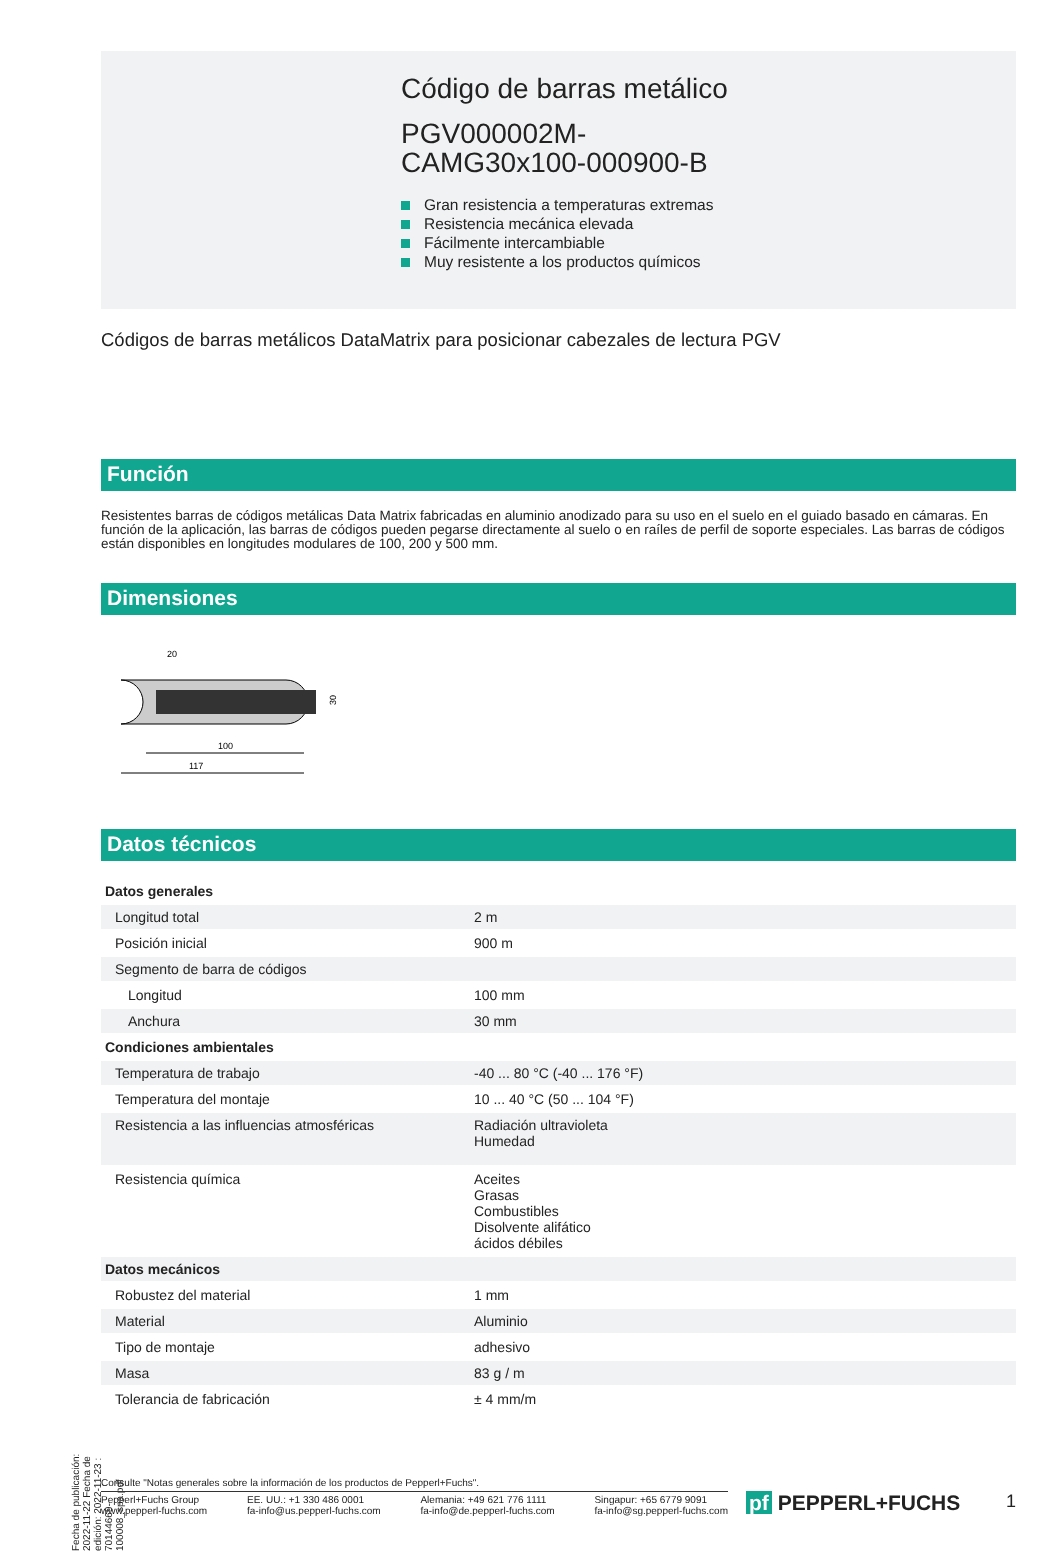Código de barras metálico
PGV000002M-
CAMG30x100-000900-B
Gran resistencia a temperaturas extremas
Resistencia mecánica elevada
Fácilmente intercambiable
Muy resistente a los productos químicos
Códigos de barras metálicos DataMatrix para posicionar cabezales de lectura PGV
Función
Resistentes barras de códigos metálicas Data Matrix fabricadas en aluminio anodizado para su uso en el suelo en el guiado basado en cámaras. En función de la aplicación, las barras de códigos pueden pegarse directamente al suelo o en raíles de perfil de soporte especiales. Las barras de códigos están disponibles en longitudes modulares de 100, 200 y 500 mm.
Dimensiones
20
30
100
117
Datos técnicos
| Datos generales | | |
| Longitud total | | 2 m |
| Posición inicial | | 900 m |
| Segmento de barra de códigos | | |
| Longitud | | 100 mm |
| Anchura | | 30 mm |
| Condiciones ambientales | | |
| Temperatura de trabajo | | -40 ... 80 °C (-40 ... 176 °F) |
| Temperatura del montaje | | 10 ... 40 °C (50 ... 104 °F) |
| Resistencia a las influencias atmosféricas | | Radiación ultravioleta Humedad |
| Resistencia química | | Aceites Grasas Combustibles Disolvente alifático ácidos débiles |
| Datos mecánicos | | |
| Robustez del material | | 1 mm |
| Material | | Aluminio |
| Tipo de montaje | | adhesivo |
| Masa | | 83 g / m |
| Tolerancia de fabricación | | ± 4 mm/m |
Fecha de publicación: 2022-11-22 Fecha de edición: 2022-11-23 : 70144669-100008_spa.pdf
Consulte "Notas generales sobre la información de los productos de Pepperl+Fuchs".
Pepperl+Fuchs Group
www.pepperl-fuchs.com
EE. UU.: +1 330 486 0001
fa-info@us.pepperl-fuchs.com
Alemania: +49 621 776 1111
fa-info@de.pepperl-fuchs.com
Singapur: +65 6779 9091
fa-info@sg.pepperl-fuchs.com
pf PEPPERL+FUCHS 1